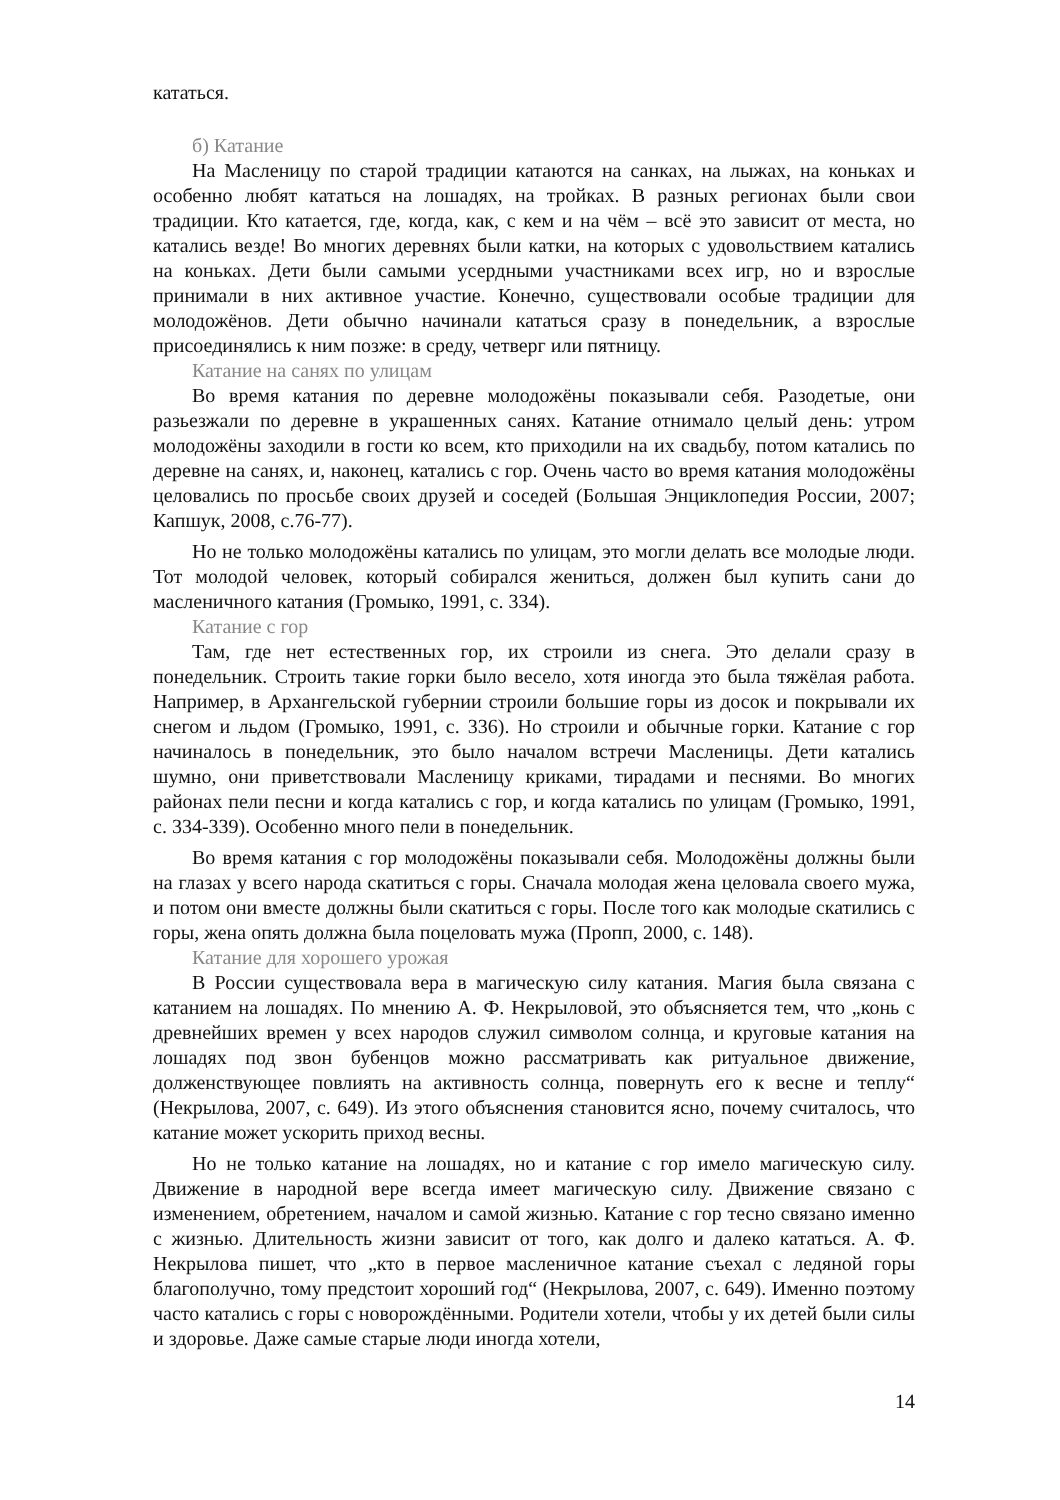кататься.
б) Катание
На Масленицу по старой традиции катаются на санках, на лыжах, на коньках и особенно любят кататься на лошадях, на тройках. В разных регионах были свои традиции. Кто катается, где, когда, как, с кем и на чём – всё это зависит от места, но катались везде! Во многих деревнях были катки, на которых с удовольствием катались на коньках. Дети были самыми усердными участниками всех игр, но и взрослые принимали в них активное участие. Конечно, существовали особые традиции для молодожёнов. Дети обычно начинали кататься сразу в понедельник, а взрослые присоединялись к ним позже: в среду, четверг или пятницу.
Катание на санях по улицам
Во время катания по деревне молодожёны показывали себя. Разодетые, они разьезжали по деревне в украшенных санях. Катание отнимало целый день: утром молодожёны заходили в гости ко всем, кто приходили на их свадьбу, потом катались по деревне на санях, и, наконец, катались с гор. Очень часто во время катания молодожёны целовались по просьбе своих друзей и соседей (Большая Энциклопедия России, 2007; Капшук, 2008, с.76-77).
Но не только молодожёны катались по улицам, это могли делать все молодые люди. Тот молодой человек, который собирался жениться, должен был купить сани до масленичного катания (Громыко, 1991, с. 334).
Катание с гор
Там, где нет естественных гор, их строили из снега. Это делали сразу в понедельник. Строить такие горки было весело, хотя иногда это была тяжёлая работа. Например, в Архангельской губернии строили большие горы из досок и покрывали их снегом и льдом (Громыко, 1991, с. 336). Но строили и обычные горки. Катание с гор начиналось в понедельник, это было началом встречи Масленицы. Дети катались шумно, они приветствовали Масленицу криками, тирадами и песнями. Во многих районах пели песни и когда катались с гор, и когда катались по улицам (Громыко, 1991, с. 334-339). Особенно много пели в понедельник.
Во время катания с гор молодожёны показывали себя. Молодожёны должны были на глазах у всего народа скатиться с горы. Сначала молодая жена целовала своего мужа, и потом они вместе должны были скатиться с горы. После того как молодые скатились с горы, жена опять должна была поцеловать мужа (Пропп, 2000, с. 148).
Катание для хорошего урожая
В России существовала вера в магическую силу катания. Магия была связана с катанием на лошадях. По мнению А. Ф. Некрыловой, это объясняется тем, что „конь с древнейших времен у всех народов служил символом солнца, и круговые катания на лошадях под звон бубенцов можно рассматривать как ритуальное движение, долженствующее повлиять на активность солнца, повернуть его к весне и теплу“ (Некрылова, 2007, с. 649). Из этого объяснения становится ясно, почему считалось, что катание может ускорить приход весны.
Но не только катание на лошадях, но и катание с гор имело магическую силу. Движение в народной вере всегда имеет магическую силу. Движение связано с изменением, обретением, началом и самой жизнью. Катание с гор тесно связано именно с жизнью. Длительность жизни зависит от того, как долго и далеко кататься. А. Ф. Некрылова пишет, что „кто в первое масленичное катание съехал с ледяной горы благополучно, тому предстоит хороший год“ (Некрылова, 2007, с. 649). Именно поэтому часто катались с горы с новорождёнными. Родители хотели, чтобы у их детей были силы и здоровье. Даже самые старые люди иногда хотели,
14